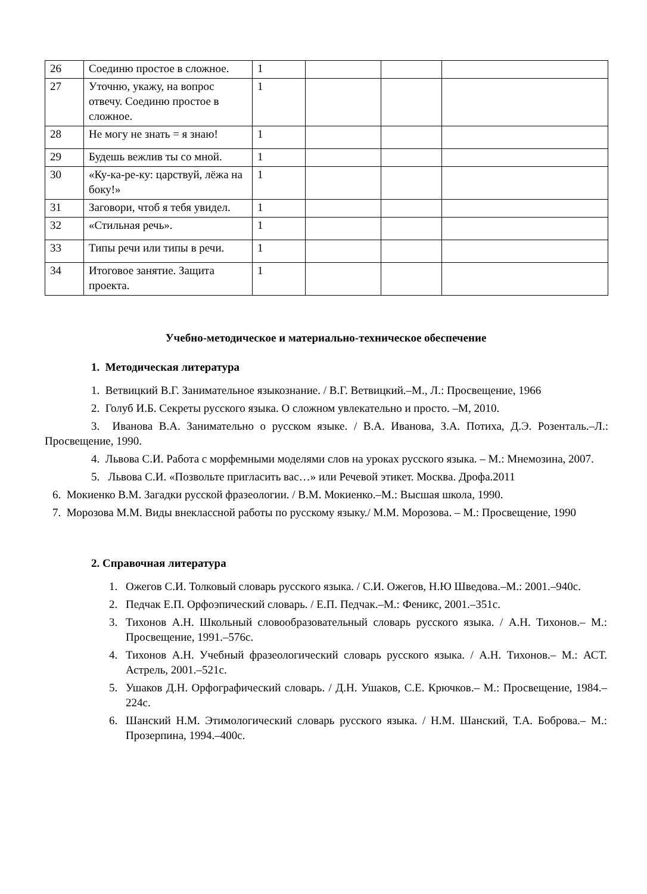| 26 | Соединю простое в сложное. | 1 | | | |
| 27 | Уточню, укажу, на вопрос отвечу. Соединю простое в сложное. | 1 | | | |
| 28 | Не могу не знать = я знаю! | 1 | | | |
| 29 | Будешь вежлив ты со мной. | 1 | | | |
| 30 | «Ку-ка-ре-ку: царствуй, лёжа на боку!» | 1 | | | |
| 31 | Заговори, чтоб я тебя увидел. | 1 | | | |
| 32 | «Стильная речь». | 1 | | | |
| 33 | Типы речи или типы в речи. | 1 | | | |
| 34 | Итоговое занятие. Защита проекта. | 1 | | | |
Учебно-методическое и материально-техническое обеспечение
1. Методическая литература
1. Ветвицкий В.Г. Занимательное языкознание. / В.Г. Ветвицкий.–М., Л.: Просвещение, 1966
2. Голуб И.Б. Секреты русского языка. О сложном увлекательно и просто. –М, 2010.
3. Иванова В.А. Занимательно о русском языке. / В.А. Иванова, З.А. Потиха, Д.Э. Розенталь.–Л.: Просвещение, 1990.
4. Львова С.И. Работа с морфемными моделями слов на уроках русского языка. – М.: Мнемозина, 2007.
5. Львова С.И. «Позвольте пригласить вас…» или Речевой этикет. Москва. Дрофа.2011
6. Мокиенко В.М. Загадки русской фразеологии. / В.М. Мокиенко.–М.: Высшая школа, 1990.
7. Морозова М.М. Виды внеклассной работы по русскому языку./ М.М. Морозова. – М.: Просвещение, 1990
2. Справочная литература
1. Ожегов С.И. Толковый словарь русского языка. / С.И. Ожегов, Н.Ю Шведова.–М.: 2001.–940с.
2. Педчак Е.П. Орфоэпический словарь. / Е.П. Педчак.–М.: Феникс, 2001.–351с.
3. Тихонов А.Н. Школьный словообразовательный словарь русского языка. / А.Н. Тихонов.– М.: Просвещение, 1991.–576с.
4. Тихонов А.Н. Учебный фразеологический словарь русского языка. / А.Н. Тихонов.– М.: АСТ. Астрель, 2001.–521с.
5. Ушаков Д.Н. Орфографический словарь. / Д.Н. Ушаков, С.Е. Крючков.– М.: Просвещение, 1984.–224с.
6. Шанский Н.М. Этимологический словарь русского языка. / Н.М. Шанский, Т.А. Боброва.– М.: Прозерпина, 1994.–400с.